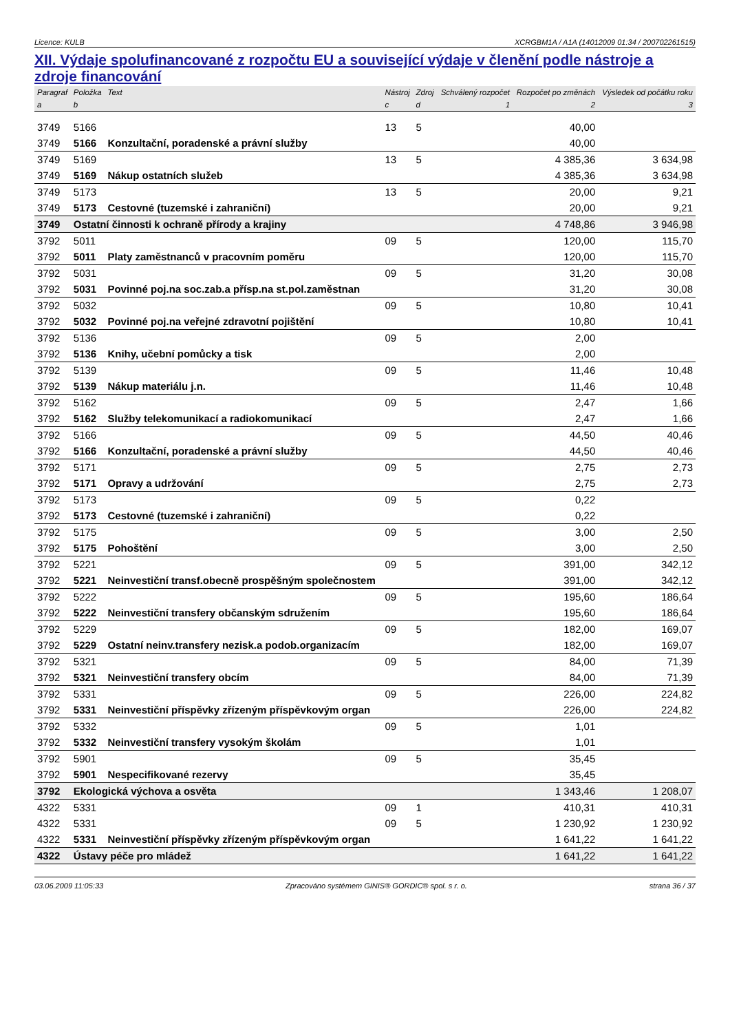Licence: KULB XCRGBM1A / A1A (14012009 01:34 / 200702261515)
XII. Výdaje spolufinancované z rozpočtu EU a související výdaje v členění podle nástroje a zdroje financování
| Paragraf | Položka | Text | Nástroj | Zdroj | Schválený rozpočet | Rozpočet po změnách | Výsledek od počátku roku |
| --- | --- | --- | --- | --- | --- | --- | --- |
| a | b | | c | d | 1 | 2 | 3 |
| 3749 | 5166 | | 13 | 5 | | 40,00 | |
| 3749 | 5166 | Konzultační, poradenské a právní služby | | | | 40,00 | |
| 3749 | 5169 | | 13 | 5 | | 4 385,36 | 3 634,98 |
| 3749 | 5169 | Nákup ostatních služeb | | | | 4 385,36 | 3 634,98 |
| 3749 | 5173 | | 13 | 5 | | 20,00 | 9,21 |
| 3749 | 5173 | Cestovné (tuzemské i zahraniční) | | | | 20,00 | 9,21 |
| 3749 | Ostatní činnosti k ochraně přírody a krajiny | | | | | 4 748,86 | 3 946,98 |
| 3792 | 5011 | | 09 | 5 | | 120,00 | 115,70 |
| 3792 | 5011 | Platy zaměstnanců v pracovním poměru | | | | 120,00 | 115,70 |
| 3792 | 5031 | | 09 | 5 | | 31,20 | 30,08 |
| 3792 | 5031 | Povinné poj.na soc.zab.a přísp.na st.pol.zaměstnan | | | | 31,20 | 30,08 |
| 3792 | 5032 | | 09 | 5 | | 10,80 | 10,41 |
| 3792 | 5032 | Povinné poj.na veřejné zdravotní pojištění | | | | 10,80 | 10,41 |
| 3792 | 5136 | | 09 | 5 | | 2,00 | |
| 3792 | 5136 | Knihy, učební pomůcky a tisk | | | | 2,00 | |
| 3792 | 5139 | | 09 | 5 | | 11,46 | 10,48 |
| 3792 | 5139 | Nákup materiálu j.n. | | | | 11,46 | 10,48 |
| 3792 | 5162 | | 09 | 5 | | 2,47 | 1,66 |
| 3792 | 5162 | Služby telekomunikací a radiokomunikací | | | | 2,47 | 1,66 |
| 3792 | 5166 | | 09 | 5 | | 44,50 | 40,46 |
| 3792 | 5166 | Konzultační, poradenské a právní služby | | | | 44,50 | 40,46 |
| 3792 | 5171 | | 09 | 5 | | 2,75 | 2,73 |
| 3792 | 5171 | Opravy a udržování | | | | 2,75 | 2,73 |
| 3792 | 5173 | | 09 | 5 | | 0,22 | |
| 3792 | 5173 | Cestovné (tuzemské i zahraniční) | | | | 0,22 | |
| 3792 | 5175 | | 09 | 5 | | 3,00 | 2,50 |
| 3792 | 5175 | Pohoštění | | | | 3,00 | 2,50 |
| 3792 | 5221 | | 09 | 5 | | 391,00 | 342,12 |
| 3792 | 5221 | Neinvestiční transf.obecně prospěšným společnostem | | | | 391,00 | 342,12 |
| 3792 | 5222 | | 09 | 5 | | 195,60 | 186,64 |
| 3792 | 5222 | Neinvestiční transfery občanským sdružením | | | | 195,60 | 186,64 |
| 3792 | 5229 | | 09 | 5 | | 182,00 | 169,07 |
| 3792 | 5229 | Ostatní neinv.transfery nezisk.a podob.organizacím | | | | 182,00 | 169,07 |
| 3792 | 5321 | | 09 | 5 | | 84,00 | 71,39 |
| 3792 | 5321 | Neinvestiční transfery obcím | | | | 84,00 | 71,39 |
| 3792 | 5331 | | 09 | 5 | | 226,00 | 224,82 |
| 3792 | 5331 | Neinvestiční příspěvky zřízeným příspěvkovým organ | | | | 226,00 | 224,82 |
| 3792 | 5332 | | 09 | 5 | | 1,01 | |
| 3792 | 5332 | Neinvestiční transfery vysokým školám | | | | 1,01 | |
| 3792 | 5901 | | 09 | 5 | | 35,45 | |
| 3792 | 5901 | Nespecifikované rezervy | | | | 35,45 | |
| 3792 | Ekologická výchova a osvěta | | | | | 1 343,46 | 1 208,07 |
| 4322 | 5331 | | 09 | 1 | | 410,31 | 410,31 |
| 4322 | 5331 | | 09 | 5 | | 1 230,92 | 1 230,92 |
| 4322 | 5331 | Neinvestiční příspěvky zřízeným příspěvkovým organ | | | | 1 641,22 | 1 641,22 |
| 4322 | Ústavy péče pro mládež | | | | | 1 641,22 | 1 641,22 |
03.06.2009 11:05:33 Zpracováno systémem GINIS® GORDIC® spol. s r. o. strana 36 / 37